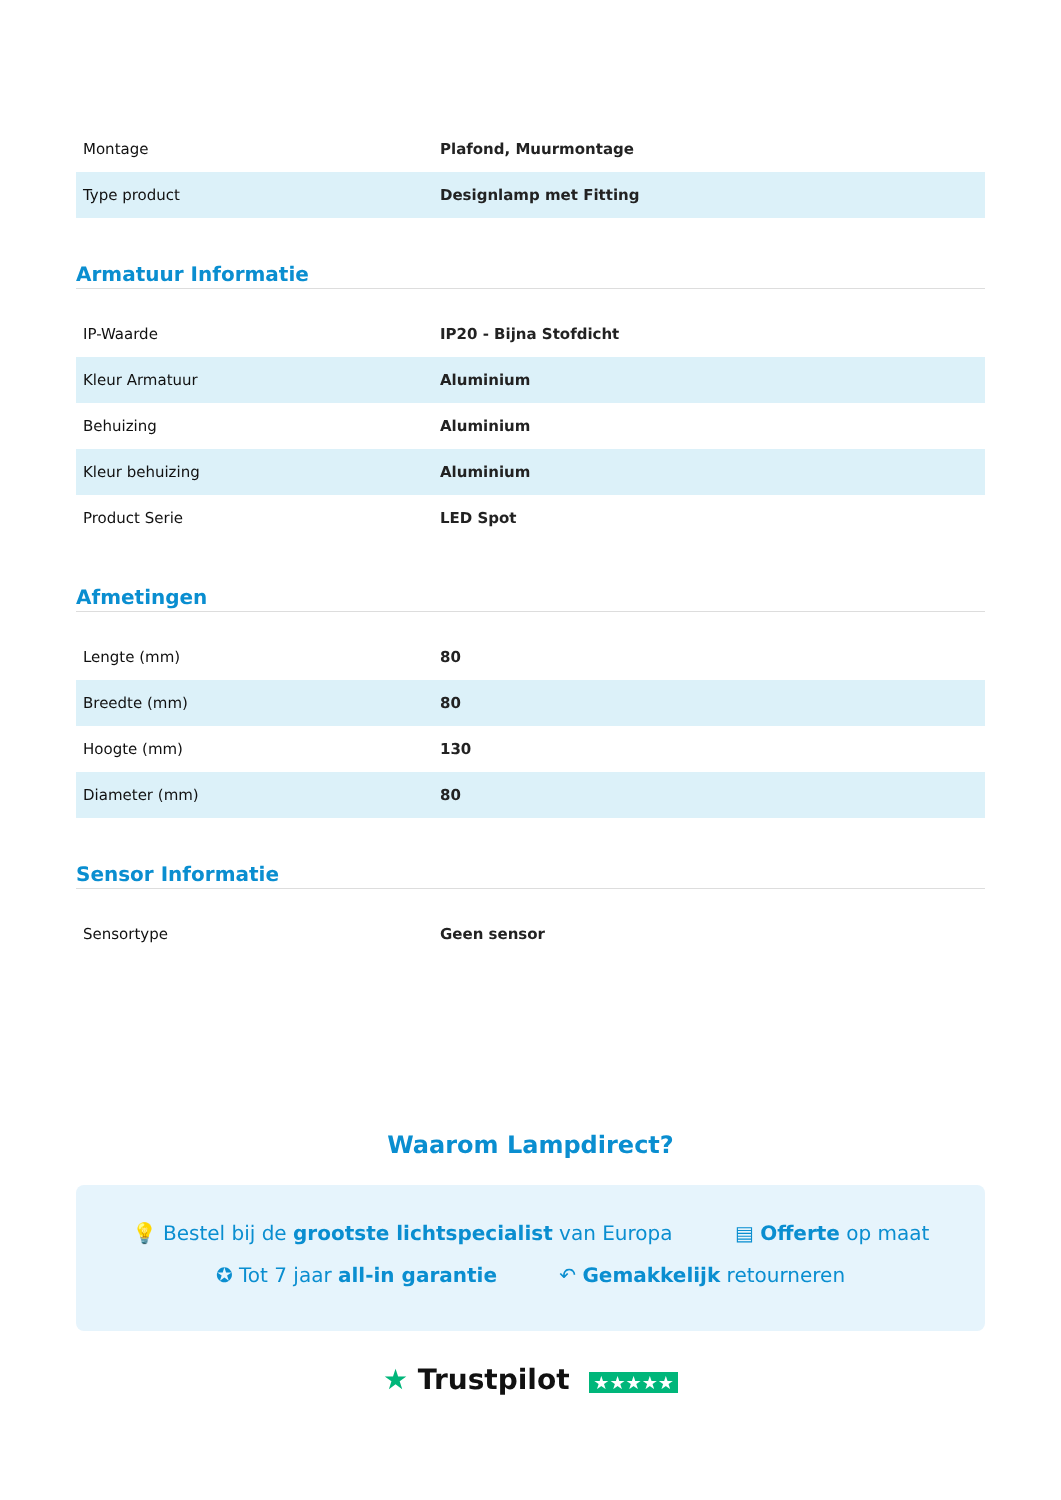| Montage | Plafond, Muurmontage |
| Type product | Designlamp met Fitting |
Armatuur Informatie
| IP-Waarde | IP20 - Bijna Stofdicht |
| Kleur Armatuur | Aluminium |
| Behuizing | Aluminium |
| Kleur behuizing | Aluminium |
| Product Serie | LED Spot |
Afmetingen
| Lengte (mm) | 80 |
| Breedte (mm) | 80 |
| Hoogte (mm) | 130 |
| Diameter (mm) | 80 |
Sensor Informatie
| Sensortype | Geen sensor |
Waarom Lampdirect?
💡 Bestel bij de grootste lichtspecialist van Europa ▤ Offerte op maat
✪ Tot 7 jaar all-in garantie ↶ Gemakkelijk retourneren
★ Trustpilot ★★★★★